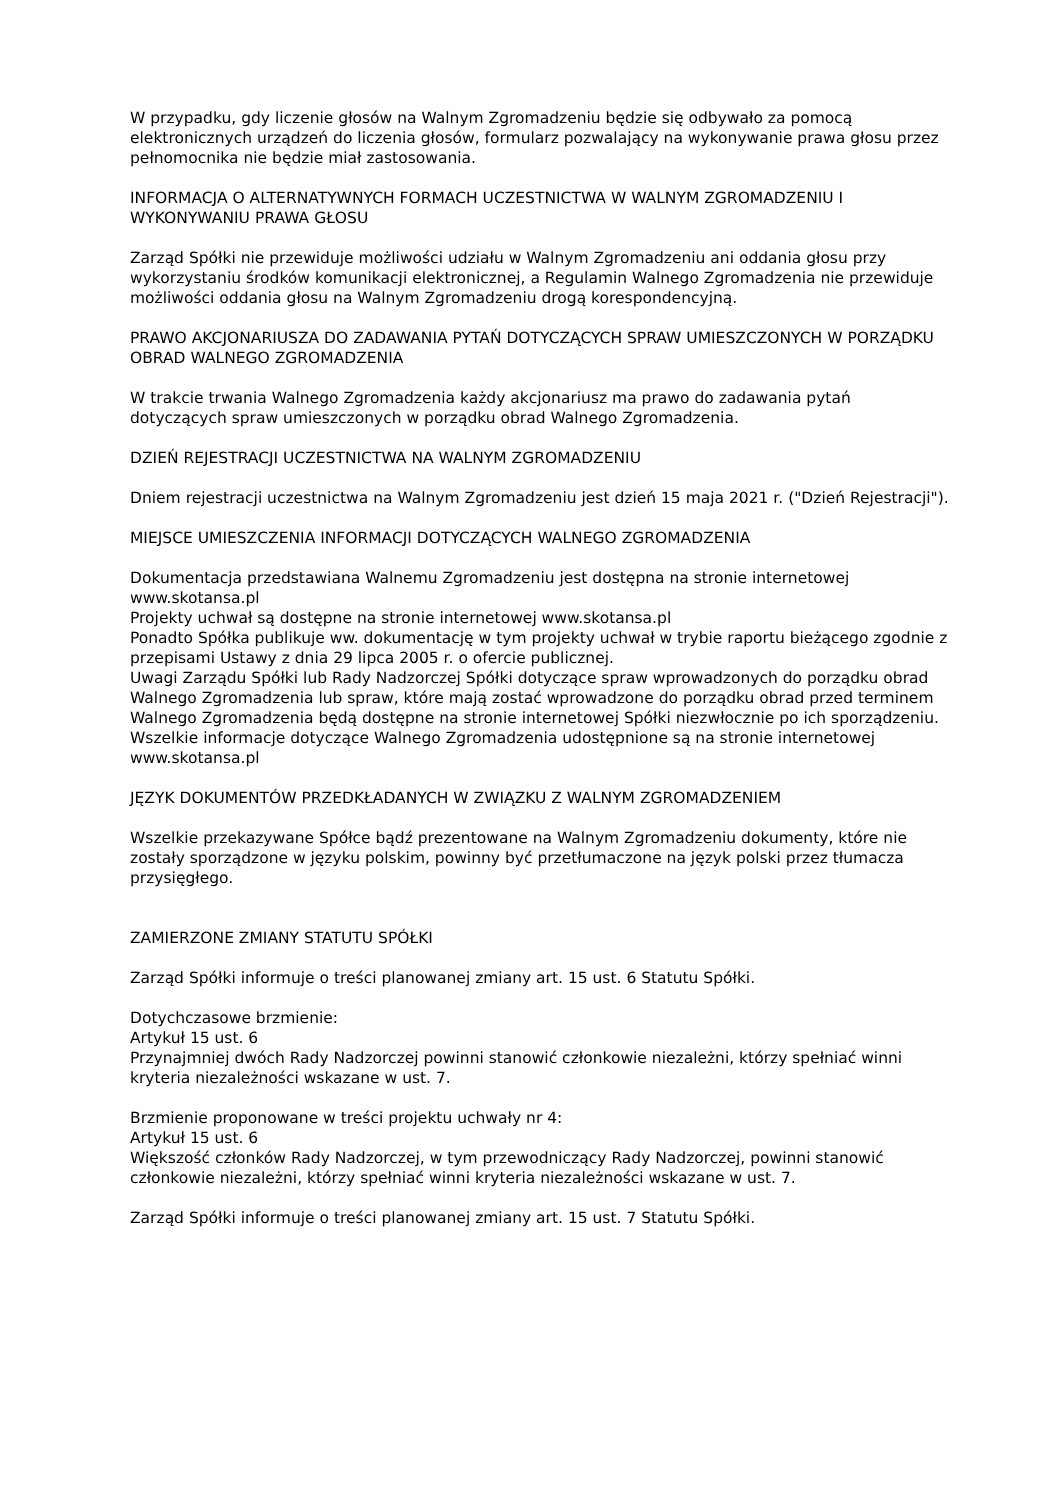W przypadku, gdy liczenie głosów na Walnym Zgromadzeniu będzie się odbywało za pomocą elektronicznych urządzeń do liczenia głosów, formularz pozwalający na wykonywanie prawa głosu przez pełnomocnika nie będzie miał zastosowania.
INFORMACJA O ALTERNATYWNYCH FORMACH UCZESTNICTWA W WALNYM ZGROMADZENIU I WYKONYWANIU PRAWA GŁOSU
Zarząd Spółki nie przewiduje możliwości udziału w Walnym Zgromadzeniu ani oddania głosu przy wykorzystaniu środków komunikacji elektronicznej, a Regulamin Walnego Zgromadzenia nie przewiduje możliwości oddania głosu na Walnym Zgromadzeniu drogą korespondencyjną.
PRAWO AKCJONARIUSZA DO ZADAWANIA PYTAŃ DOTYCZĄCYCH SPRAW UMIESZCZONYCH W PORZĄDKU OBRAD WALNEGO ZGROMADZENIA
W trakcie trwania Walnego Zgromadzenia każdy akcjonariusz ma prawo do zadawania pytań dotyczących spraw umieszczonych w porządku obrad Walnego Zgromadzenia.
DZIEŃ REJESTRACJI UCZESTNICTWA NA WALNYM ZGROMADZENIU
Dniem rejestracji uczestnictwa na Walnym Zgromadzeniu jest dzień 15 maja 2021 r. ("Dzień Rejestracji").
MIEJSCE UMIESZCZENIA INFORMACJI DOTYCZĄCYCH WALNEGO ZGROMADZENIA
Dokumentacja przedstawiana Walnemu Zgromadzeniu jest dostępna na stronie internetowej www.skotansa.pl
Projekty uchwał są dostępne na stronie internetowej www.skotansa.pl
Ponadto Spółka publikuje ww. dokumentację w tym projekty uchwał w trybie raportu bieżącego zgodnie z przepisami Ustawy z dnia 29 lipca 2005 r. o ofercie publicznej.
Uwagi Zarządu Spółki lub Rady Nadzorczej Spółki dotyczące spraw wprowadzonych do porządku obrad Walnego Zgromadzenia lub spraw, które mają zostać wprowadzone do porządku obrad przed terminem Walnego Zgromadzenia będą dostępne na stronie internetowej Spółki niezwłocznie po ich sporządzeniu.
Wszelkie informacje dotyczące Walnego Zgromadzenia udostępnione są na stronie internetowej www.skotansa.pl
JĘZYK DOKUMENTÓW PRZEDKŁADANYCH W ZWIĄZKU Z WALNYM ZGROMADZENIEM
Wszelkie przekazywane Spółce bądź prezentowane na Walnym Zgromadzeniu dokumenty, które nie zostały sporządzone w języku polskim, powinny być przetłumaczone na język polski przez tłumacza przysięgłego.
ZAMIERZONE ZMIANY STATUTU SPÓŁKI
Zarząd Spółki informuje o treści planowanej zmiany art. 15 ust. 6 Statutu Spółki.
Dotychczasowe brzmienie:
Artykuł 15 ust. 6
Przynajmniej dwóch Rady Nadzorczej powinni stanowić członkowie niezależni, którzy spełniać winni kryteria niezależności wskazane w ust. 7.
Brzmienie proponowane w treści projektu uchwały nr 4:
Artykuł 15 ust. 6
Większość członków Rady Nadzorczej, w tym przewodniczący Rady Nadzorczej, powinni stanowić członkowie niezależni, którzy spełniać winni kryteria niezależności wskazane w ust. 7.
Zarząd Spółki informuje o treści planowanej zmiany art. 15 ust. 7 Statutu Spółki.